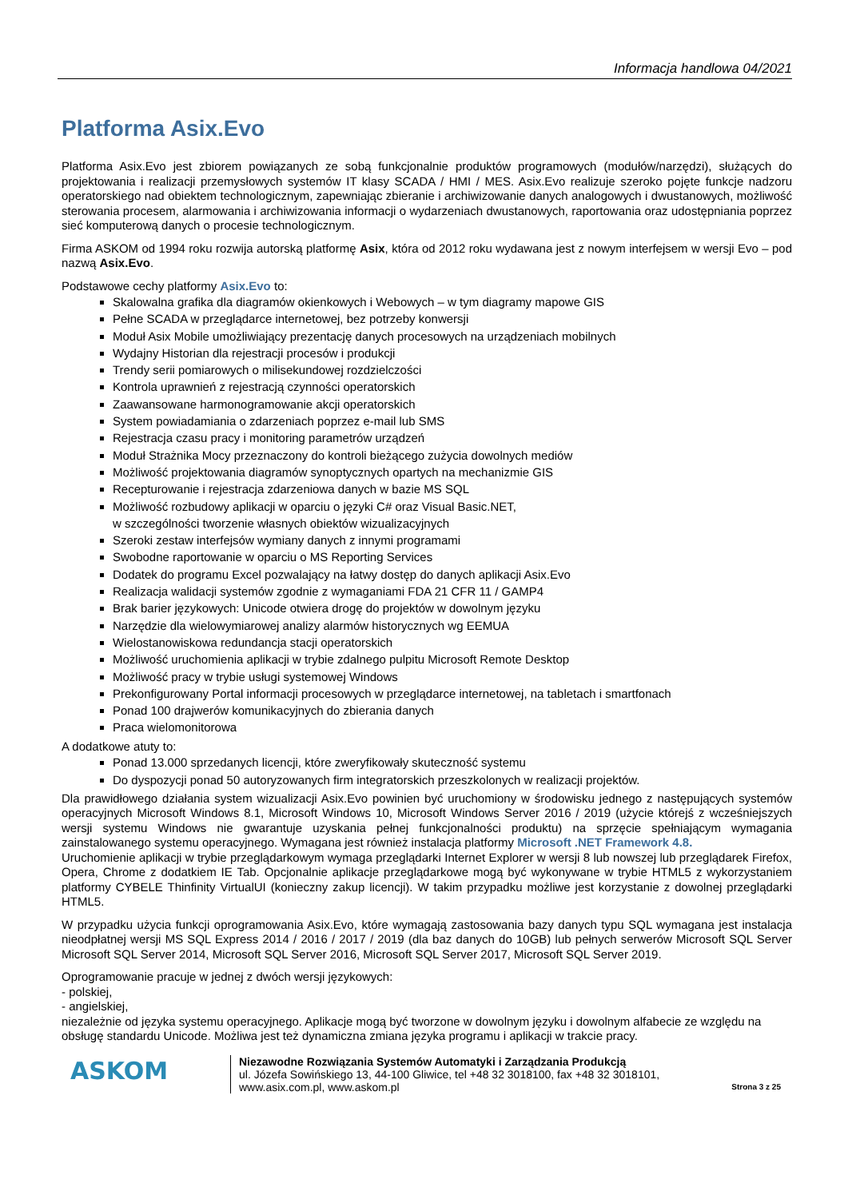Informacja handlowa 04/2021
Platforma Asix.Evo
Platforma Asix.Evo jest zbiorem powiązanych ze sobą funkcjonalnie produktów programowych (modułów/narzędzi), służących do projektowania i realizacji przemysłowych systemów IT klasy SCADA / HMI / MES. Asix.Evo realizuje szeroko pojęte funkcje nadzoru operatorskiego nad obiektem technologicznym, zapewniając zbieranie i archiwizowanie danych analogowych i dwustanowych, możliwość sterowania procesem, alarmowania i archiwizowania informacji o wydarzeniach dwustanowych, raportowania oraz udostępniania poprzez sieć komputerową danych o procesie technologicznym.
Firma ASKOM od 1994 roku rozwija autorską platformę Asix, która od 2012 roku wydawana jest z nowym interfejsem w wersji Evo – pod nazwą Asix.Evo.
Podstawowe cechy platformy Asix.Evo to:
Skalowalna grafika dla diagramów okienkowych i Webowych – w tym diagramy mapowe GIS
Pełne SCADA w przeglądarce internetowej, bez potrzeby konwersji
Moduł Asix Mobile umożliwiający prezentację danych procesowych na urządzeniach mobilnych
Wydajny Historian dla rejestracji procesów i produkcji
Trendy serii pomiarowych o milisekundowej rozdzielczości
Kontrola uprawnień z rejestracją czynności operatorskich
Zaawansowane harmonogramowanie akcji operatorskich
System powiadamiania o zdarzeniach poprzez e-mail lub SMS
Rejestracja czasu pracy i monitoring parametrów urządzeń
Moduł Strażnika Mocy przeznaczony do kontroli bieżącego zużycia dowolnych mediów
Możliwość projektowania diagramów synoptycznych opartych na mechanizmie GIS
Recepturowanie i rejestracja zdarzeniowa danych w bazie MS SQL
Możliwość rozbudowy aplikacji w oparciu o języki C# oraz Visual Basic.NET,
w szczególności tworzenie własnych obiektów wizualizacyjnych
Szeroki zestaw interfejsów wymiany danych z innymi programami
Swobodne raportowanie w oparciu o MS Reporting Services
Dodatek do programu Excel pozwalający na łatwy dostęp do danych aplikacji Asix.Evo
Realizacja walidacji systemów zgodnie z wymaganiami FDA 21 CFR 11 / GAMP4
Brak barier językowych: Unicode otwiera drogę do projektów w dowolnym języku
Narzędzie dla wielowymiarowej analizy alarmów historycznych wg EEMUA
Wielostanowiskowa redundancja stacji operatorskich
Możliwość uruchomienia aplikacji w trybie zdalnego pulpitu Microsoft Remote Desktop
Możliwość pracy w trybie usługi systemowej Windows
Prekonfigurowany Portal informacji procesowych w przeglądarce internetowej, na tabletach i smartfonach
Ponad 100 drajwerów komunikacyjnych do zbierania danych
Praca wielomonitorowa
A dodatkowe atuty to:
Ponad 13.000 sprzedanych licencji, które zweryfikowały skuteczność systemu
Do dyspozycji ponad 50 autoryzowanych firm integratorskich przeszkolonych w realizacji projektów.
Dla prawidłowego działania system wizualizacji Asix.Evo powinien być uruchomiony w środowisku jednego z następujących systemów operacyjnych Microsoft Windows 8.1, Microsoft Windows 10, Microsoft Windows Server 2016 / 2019 (użycie którejś z wcześniejszych wersji systemu Windows nie gwarantuje uzyskania pełnej funkcjonalności produktu) na sprzęcie spełniającym wymagania zainstalowanego systemu operacyjnego. Wymagana jest również instalacja platformy Microsoft .NET Framework 4.8.
Uruchomienie aplikacji w trybie przeglądarkowym wymaga przeglądarki Internet Explorer w wersji 8 lub nowszej lub przeglądarek Firefox, Opera, Chrome z dodatkiem IE Tab. Opcjonalnie aplikacje przeglądarkowe mogą być wykonywane w trybie HTML5 z wykorzystaniem platformy CYBELE Thinfinity VirtualUI (konieczny zakup licencji). W takim przypadku możliwe jest korzystanie z dowolnej przeglądarki HTML5.
W przypadku użycia funkcji oprogramowania Asix.Evo, które wymagają zastosowania bazy danych typu SQL wymagana jest instalacja nieodpłatnej wersji MS SQL Express 2014 / 2016 / 2017 / 2019 (dla baz danych do 10GB) lub pełnych serwerów Microsoft SQL Server Microsoft SQL Server 2014, Microsoft SQL Server 2016, Microsoft SQL Server 2017, Microsoft SQL Server 2019.
Oprogramowanie pracuje w jednej z dwóch wersji językowych:
- polskiej,
- angielskiej,
niezależnie od języka systemu operacyjnego. Aplikacje mogą być tworzone w dowolnym języku i dowolnym alfabecie ze względu na obsługę standardu Unicode. Możliwa jest też dynamiczna zmiana języka programu i aplikacji w trakcie pracy.
ASKOM
Niezawodne Rozwiązania Systemów Automatyki i Zarządzania Produkcją
ul. Józefa Sowińskiego 13, 44-100 Gliwice, tel +48 32 3018100, fax +48 32 3018101,
www.asix.com.pl, www.askom.pl
Strona 3 z 25